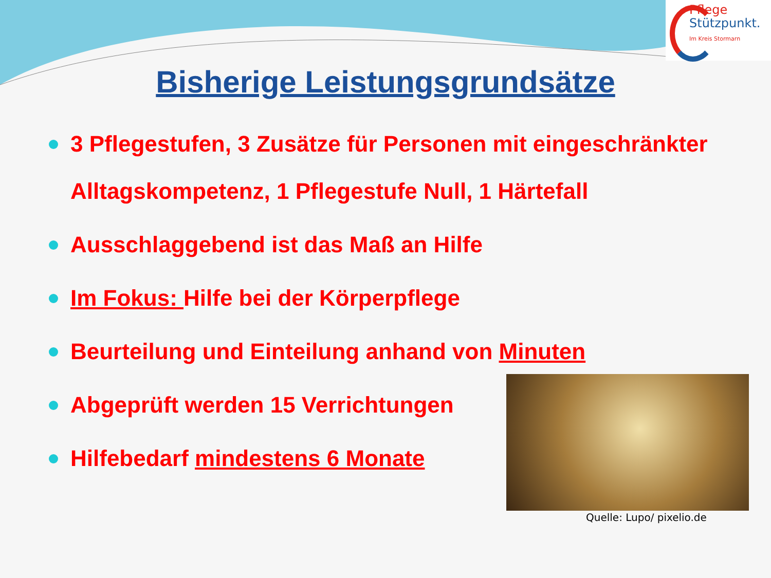Pflege
Stützpunkt.
Im Kreis Stormarn
Bisherige Leistungsgrundsätze
3 Pflegestufen, 3 Zusätze für Personen mit eingeschränkter Alltagskompetenz, 1 Pflegestufe Null, 1 Härtefall
Ausschlaggebend ist das Maß an Hilfe
Im Fokus: Hilfe bei der Körperpflege
Beurteilung und Einteilung anhand von Minuten
Abgeprüft werden 15 Verrichtungen
Hilfebedarf mindestens 6 Monate
Quelle: Lupo/ pixelio.de